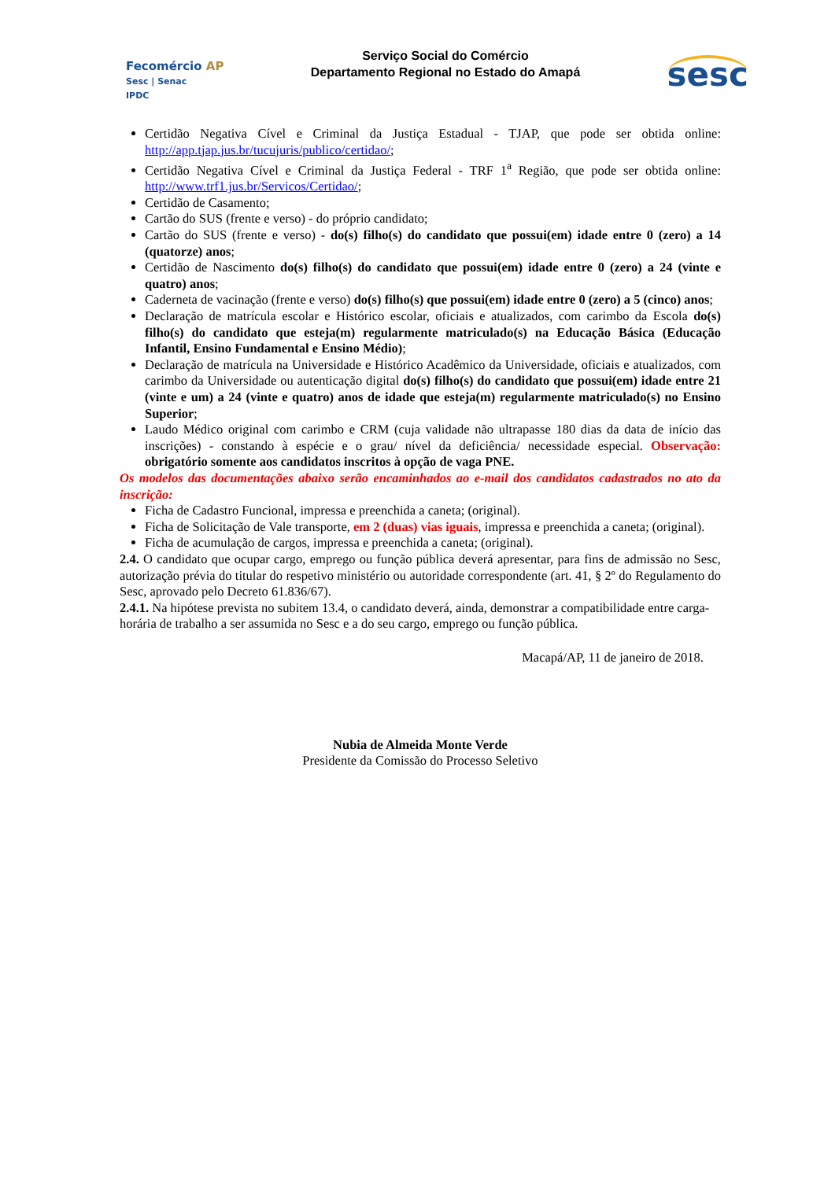Fecomércio AP
Sesc | Senac
IPDC
Serviço Social do Comércio
Departamento Regional no Estado do Amapá
sesc
Certidão Negativa Cível e Criminal da Justiça Estadual - TJAP, que pode ser obtida online: http://app.tjap.jus.br/tucujuris/publico/certidao/;
Certidão Negativa Cível e Criminal da Justiça Federal - TRF 1<sup>a</sup> Região, que pode ser obtida online: http://www.trf1.jus.br/Servicos/Certidao/;
Certidão de Casamento;
Cartão do SUS (frente e verso) - do próprio candidato;
Cartão do SUS (frente e verso) - do(s) filho(s) do candidato que possui(em) idade entre 0 (zero) a 14 (quatorze) anos;
Certidão de Nascimento do(s) filho(s) do candidato que possui(em) idade entre 0 (zero) a 24 (vinte e quatro) anos;
Caderneta de vacinação (frente e verso) do(s) filho(s) que possui(em) idade entre 0 (zero) a 5 (cinco) anos;
Declaração de matrícula escolar e Histórico escolar, oficiais e atualizados, com carimbo da Escola do(s) filho(s) do candidato que esteja(m) regularmente matriculado(s) na Educação Básica (Educação Infantil, Ensino Fundamental e Ensino Médio);
Declaração de matrícula na Universidade e Histórico Acadêmico da Universidade, oficiais e atualizados, com carimbo da Universidade ou autenticação digital do(s) filho(s) do candidato que possui(em) idade entre 21 (vinte e um) a 24 (vinte e quatro) anos de idade que esteja(m) regularmente matriculado(s) no Ensino Superior;
Laudo Médico original com carimbo e CRM (cuja validade não ultrapasse 180 dias da data de início das inscrições) - constando à espécie e o grau/ nível da deficiência/ necessidade especial. Observação: obrigatório somente aos candidatos inscritos à opção de vaga PNE.
Os modelos das documentações abaixo serão encaminhados ao e-mail dos candidatos cadastrados no ato da inscrição:
Ficha de Cadastro Funcional, impressa e preenchida a caneta; (original).
Ficha de Solicitação de Vale transporte, em 2 (duas) vias iguais, impressa e preenchida a caneta; (original).
Ficha de acumulação de cargos, impressa e preenchida a caneta; (original).
2.4. O candidato que ocupar cargo, emprego ou função pública deverá apresentar, para fins de admissão no Sesc, autorização prévia do titular do respetivo ministério ou autoridade correspondente (art. 41, § 2º do Regulamento do Sesc, aprovado pelo Decreto 61.836/67).
2.4.1. Na hipótese prevista no subitem 13.4, o candidato deverá, ainda, demonstrar a compatibilidade entre carga-horária de trabalho a ser assumida no Sesc e a do seu cargo, emprego ou função pública.
Macapá/AP, 11 de janeiro de 2018.
Nubia de Almeida Monte Verde
Presidente da Comissão do Processo Seletivo